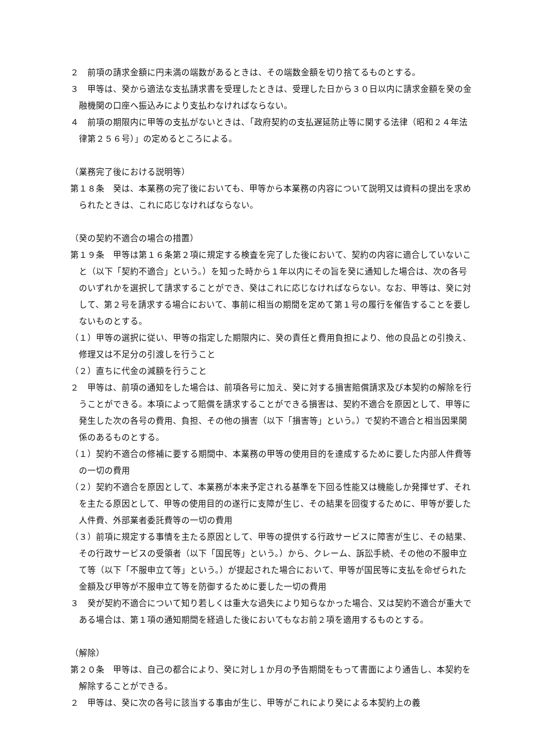２　前項の請求金額に円未満の端数があるときは、その端数金額を切り捨てるものとする。
３　甲等は、癸から適法な支払請求書を受理したときは、受理した日から３０日以内に請求金額を癸の金融機関の口座へ振込みにより支払わなければならない。
４　前項の期限内に甲等の支払がないときは、「政府契約の支払遅延防止等に関する法律（昭和２４年法律第２５６号）」の定めるところによる。
（業務完了後における説明等）
第１８条　癸は、本業務の完了後においても、甲等から本業務の内容について説明又は資料の提出を求められたときは、これに応じなければならない。
（癸の契約不適合の場合の措置）
第１９条　甲等は第１６条第２項に規定する検査を完了した後において、契約の内容に適合していないこと（以下「契約不適合」という。）を知った時から１年以内にその旨を癸に通知した場合は、次の各号のいずれかを選択して請求することができ、癸はこれに応じなければならない。なお、甲等は、癸に対して、第２号を請求する場合において、事前に相当の期間を定めて第１号の履行を催告することを要しないものとする。
（１）甲等の選択に従い、甲等の指定した期限内に、癸の責任と費用負担により、他の良品との引換え、修理又は不足分の引渡しを行うこと
（２）直ちに代金の減額を行うこと
２　甲等は、前項の通知をした場合は、前項各号に加え、癸に対する損害賠償請求及び本契約の解除を行うことができる。本項によって賠償を請求することができる損害は、契約不適合を原因として、甲等に発生した次の各号の費用、負担、その他の損害（以下「損害等」という。）で契約不適合と相当因果関係のあるものとする。
（１）契約不適合の修補に要する期間中、本業務の甲等の使用目的を達成するために要した内部人件費等の一切の費用
（２）契約不適合を原因として、本業務が本来予定される基準を下回る性能又は機能しか発揮せず、それを主たる原因として、甲等の使用目的の遂行に支障が生じ、その結果を回復するために、甲等が要した人件費、外部業者委託費等の一切の費用
（３）前項に規定する事情を主たる原因として、甲等の提供する行政サービスに障害が生じ、その結果、その行政サービスの受領者（以下「国民等」という。）から、クレーム、訴訟手続、その他の不服申立て等（以下「不服申立て等」という。）が提起された場合において、甲等が国民等に支払を命ぜられた金額及び甲等が不服申立て等を防御するために要した一切の費用
３　癸が契約不適合について知り若しくは重大な過失により知らなかった場合、又は契約不適合が重大である場合は、第１項の通知期間を経過した後においてもなお前２項を適用するものとする。
（解除）
第２０条　甲等は、自己の都合により、癸に対し１か月の予告期間をもって書面により通告し、本契約を解除することができる。
２　甲等は、癸に次の各号に該当する事由が生じ、甲等がこれにより癸による本契約上の義